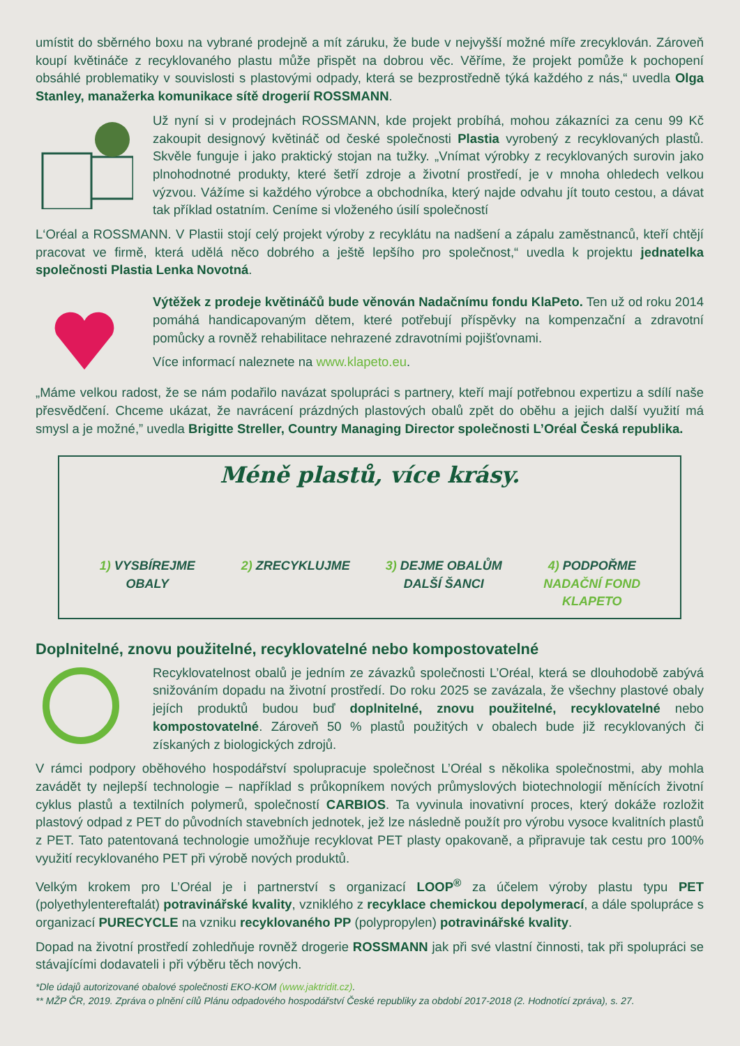umístit do sběrného boxu na vybrané prodejně a mít záruku, že bude v nejvyšší možné míře zrecyklován. Zároveň koupí květináče z recyklovaného plastu může přispět na dobrou věc. Věříme, že projekt pomůže k pochopení obsáhlé problematiky v souvislosti s plastovými odpady, která se bezprostředně týká každého z nás,“ uvedla Olga Stanley, manažerka komunikace sítě drogerií ROSSMANN.
Už nyní si v prodejnách ROSSMANN, kde projekt probíhá, mohou zákazníci za cenu 99 Kč zakoupit designový květináč od české společnosti Plastia vyrobený z recyklovaných plastů. Skvěle funguje i jako praktický stojan na tužky. „Vnímat výrobky z recyklovaných surovin jako plnohodnotné produkty, které šetří zdroje a životní prostředí, je v mnoha ohledech velkou výzvou. Vážíme si každého výrobce a obchodníka, který najde odvahu jít touto cestou, a dávat tak příklad ostatním. Ceníme si vloženého úsilí společností
L‘Oréal a ROSSMANN. V Plastii stojí celý projekt výroby z recyklátu na nadšení a zápalu zaměstnanců, kteří chtějí pracovat ve firmě, která udělá něco dobrého a ještě lepšího pro společnost,“ uvedla k projektu jednatelka společnosti Plastia Lenka Novotná.
Výtěžek z prodeje květináčů bude věnován Nadačnímu fondu KlaPeto. Ten už od roku 2014 pomáhá handicapovaným dětem, které potřebují příspěvky na kompenzační a zdravotní pomůcky a rovněž rehabilitace nehrazené zdravotními pojišťovnami.
Více informací naleznete na www.klapeto.eu.
„Máme velkou radost, že se nám podařilo navázat spolupráci s partnery, kteří mají potřebnou expertizu a sdílí naše přesvědčení. Chceme ukázat, že navrácení prázdných plastových obalů zpět do oběhu a jejich další využití má smysl a je možné,” uvedla Brigitte Streller, Country Managing Director společnosti L’Oréal Česká republika.
Méně plastů, více krásy.
1) VYSBÍREJME OBALY
2) ZRECYKLUJME 3) DEJME OBALŮM DALŠÍ ŠANCI
4) PODPOŘME NADAČNÍ FOND KLAPETO
Doplnitelné, znovu použitelné, recyklovatelné nebo kompostovatelné
Recyklovatelnost obalů je jedním ze závazků společnosti L’Oréal, která se dlouhodobě zabývá snižováním dopadu na životní prostředí. Do roku 2025 se zavázala, že všechny plastové obaly jejích produktů budou buď doplnitelné, znovu použitelné, recyklovatelné nebo kompostovatelné. Zároveň 50 % plastů použitých v obalech bude již recyklovaných či získaných z biologických zdrojů.
V rámci podpory oběhového hospodářství spolupracuje společnost L’Oréal s několika společnostmi, aby mohla zavádět ty nejlepší technologie – například s průkopníkem nových průmyslových biotechnologií měnících životní cyklus plastů a textilních polymerů, společností CARBIOS. Ta vyvinula inovativní proces, který dokáže rozložit plastový odpad z PET do původních stavebních jednotek, jež lze následně použít pro výrobu vysoce kvalitních plastů z PET. Tato patentovaná technologie umožňuje recyklovat PET plasty opakovaně, a připravuje tak cestu pro 100% využití recyklovaného PET při výrobě nových produktů.
Velkým krokem pro L’Oréal je i partnerství s organizací LOOP<sup>®</sup> za účelem výroby plastu typu PET (polyethylentereftalát) potravinářské kvality, vzniklého z recyklace chemickou depolymerací, a dále spolupráce s organizací PURECYCLE na vzniku recyklovaného PP (polypropylen) potravinářské kvality.
Dopad na životní prostředí zohledňuje rovněž drogerie ROSSMANN jak při své vlastní činnosti, tak při spolupráci se stávajícími dodavateli i při výběru těch nových.
*Dle údajů autorizované obalové společnosti EKO-KOM (www.jaktridit.cz).
** MŽP ČR, 2019. Zpráva o plnění cílů Plánu odpadového hospodářství České republiky za období 2017-2018 (2. Hodnotící zpráva), s. 27.